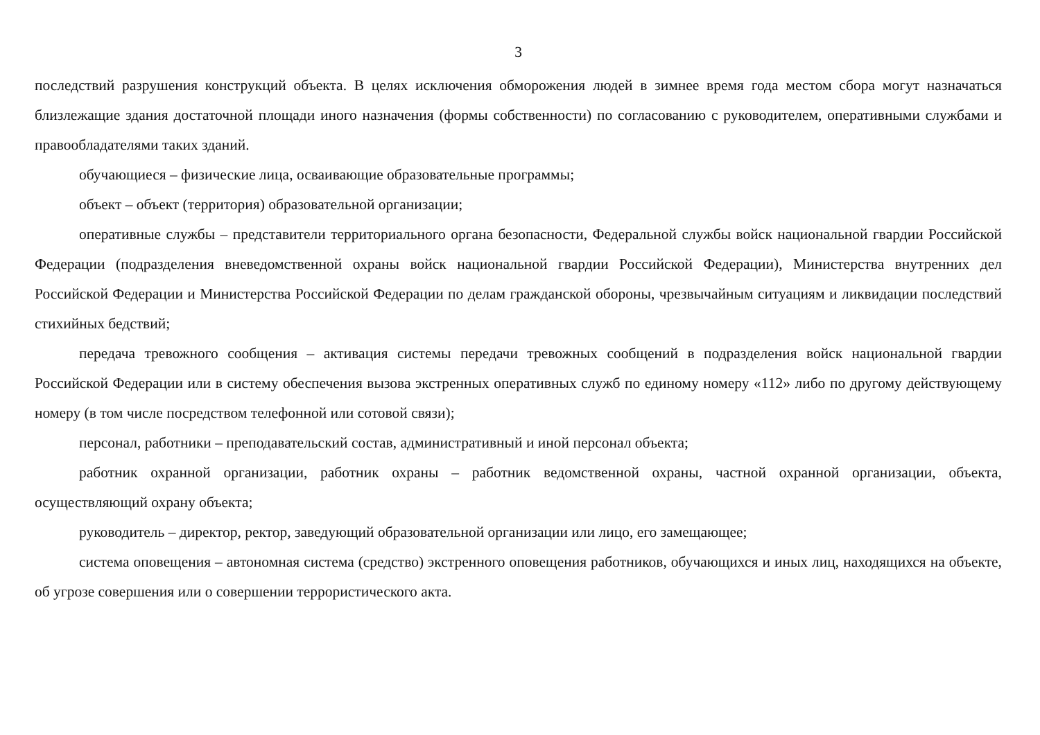3
последствий разрушения конструкций объекта. В целях исключения обморожения людей в зимнее время года местом сбора могут назначаться близлежащие здания достаточной площади иного назначения (формы собственности) по согласованию с руководителем, оперативными службами и правообладателями таких зданий.
обучающиеся – физические лица, осваивающие образовательные программы;
объект – объект (территория) образовательной организации;
оперативные службы – представители территориального органа безопасности, Федеральной службы войск национальной гвардии Российской Федерации (подразделения вневедомственной охраны войск национальной гвардии Российской Федерации), Министерства внутренних дел Российской Федерации и Министерства Российской Федерации по делам гражданской обороны, чрезвычайным ситуациям и ликвидации последствий стихийных бедствий;
передача тревожного сообщения – активация системы передачи тревожных сообщений в подразделения войск национальной гвардии Российской Федерации или в систему обеспечения вызова экстренных оперативных служб по единому номеру «112» либо по другому действующему номеру (в том числе посредством телефонной или сотовой связи);
персонал, работники – преподавательский состав, административный и иной персонал объекта;
работник охранной организации, работник охраны – работник ведомственной охраны, частной охранной организации, объекта, осуществляющий охрану объекта;
руководитель – директор, ректор, заведующий образовательной организации или лицо, его замещающее;
система оповещения – автономная система (средство) экстренного оповещения работников, обучающихся и иных лиц, находящихся на объекте, об угрозе совершения или о совершении террористического акта.